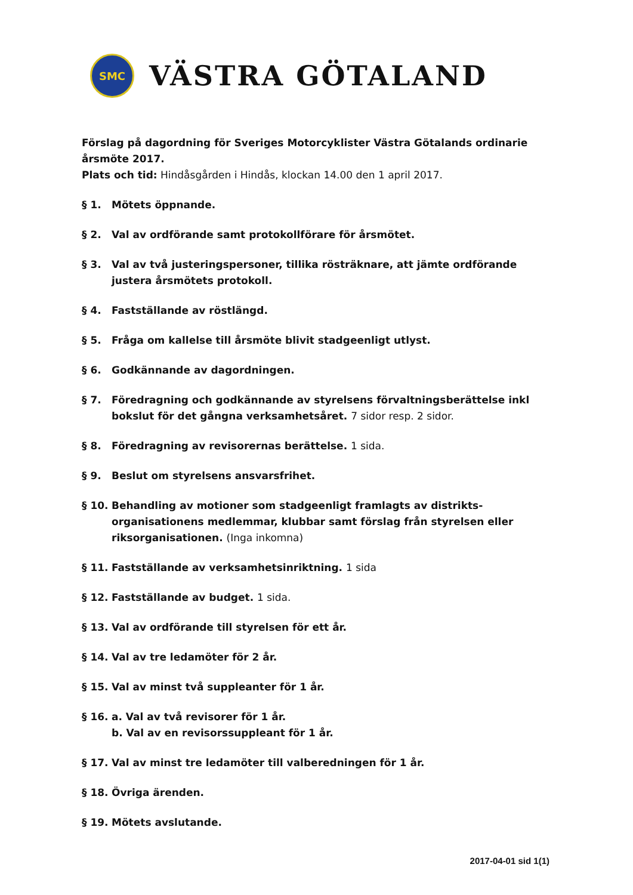SMC
VÄSTRA GÖTALAND
Förslag på dagordning för Sveriges Motorcyklister Västra Götalands ordinarie årsmöte 2017.
Plats och tid: Hindåsgården i Hindås, klockan 14.00 den 1 april 2017.
§ 1. Mötets öppnande.
§ 2. Val av ordförande samt protokollförare för årsmötet.
§ 3. Val av två justeringspersoner, tillika rösträknare, att jämte ordförande justera årsmötets protokoll.
§ 4. Fastställande av röstlängd.
§ 5. Fråga om kallelse till årsmöte blivit stadgeenligt utlyst.
§ 6. Godkännande av dagordningen.
§ 7. Föredragning och godkännande av styrelsens förvaltningsberättelse inkl bokslut för det gångna verksamhetsåret. 7 sidor resp. 2 sidor.
§ 8. Föredragning av revisorernas berättelse. 1 sida.
§ 9. Beslut om styrelsens ansvarsfrihet.
§ 10. Behandling av motioner som stadgeenligt framlagts av distrikts-organisationens medlemmar, klubbar samt förslag från styrelsen eller riksorganisationen. (Inga inkomna)
§ 11. Fastställande av verksamhetsinriktning. 1 sida
§ 12. Fastställande av budget. 1 sida.
§ 13. Val av ordförande till styrelsen för ett år.
§ 14. Val av tre ledamöter för 2 år.
§ 15. Val av minst två suppleanter för 1 år.
§ 16. a. Val av två revisorer för 1 år.
b. Val av en revisorssuppleant för 1 år.
§ 17. Val av minst tre ledamöter till valberedningen för 1 år.
§ 18. Övriga ärenden.
§ 19. Mötets avslutande.
2017-04-01 sid 1(1)